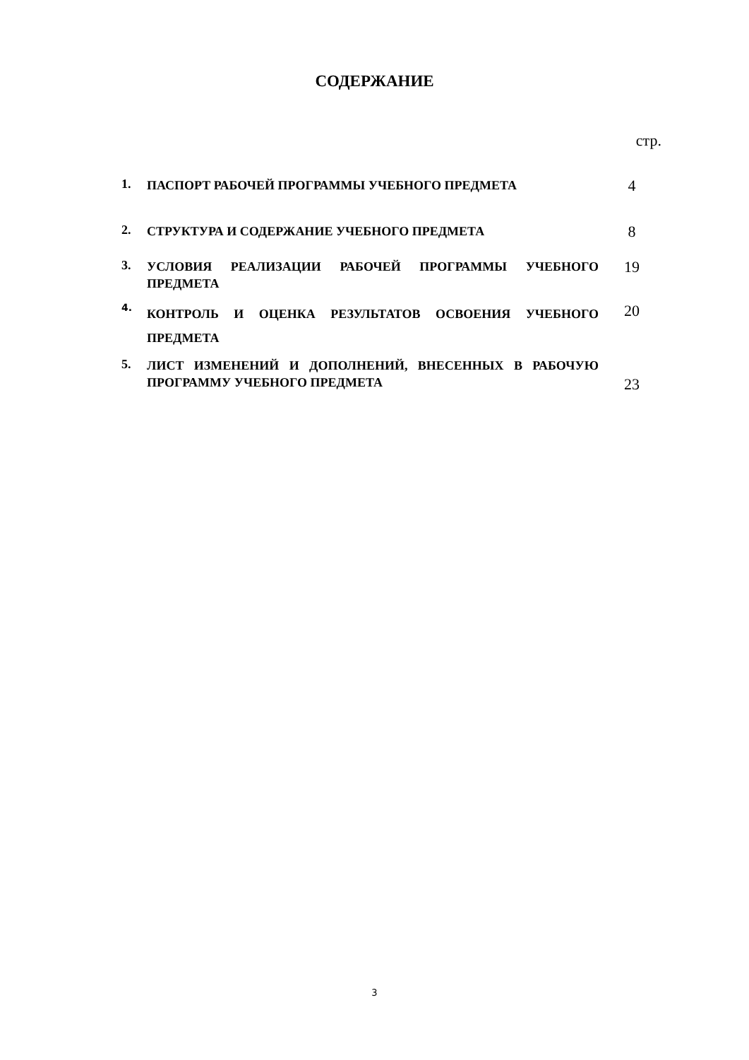СОДЕРЖАНИЕ
стр.
| 1. | ПАСПОРТ РАБОЧЕЙ ПРОГРАММЫ УЧЕБНОГО ПРЕДМЕТА | 4 |
| 2. | СТРУКТУРА И СОДЕРЖАНИЕ УЧЕБНОГО ПРЕДМЕТА | 8 |
| 3. | УСЛОВИЯ РЕАЛИЗАЦИИ РАБОЧЕЙ ПРОГРАММЫ УЧЕБНОГО ПРЕДМЕТА | 19 |
| 4. | КОНТРОЛЬ И ОЦЕНКА РЕЗУЛЬТАТОВ ОСВОЕНИЯ УЧЕБНОГО ПРЕДМЕТА | 20 |
| 5. | ЛИСТ ИЗМЕНЕНИЙ И ДОПОЛНЕНИЙ, ВНЕСЕННЫХ В РАБОЧУЮ ПРОГРАММУ УЧЕБНОГО ПРЕДМЕТА | 23 |
3